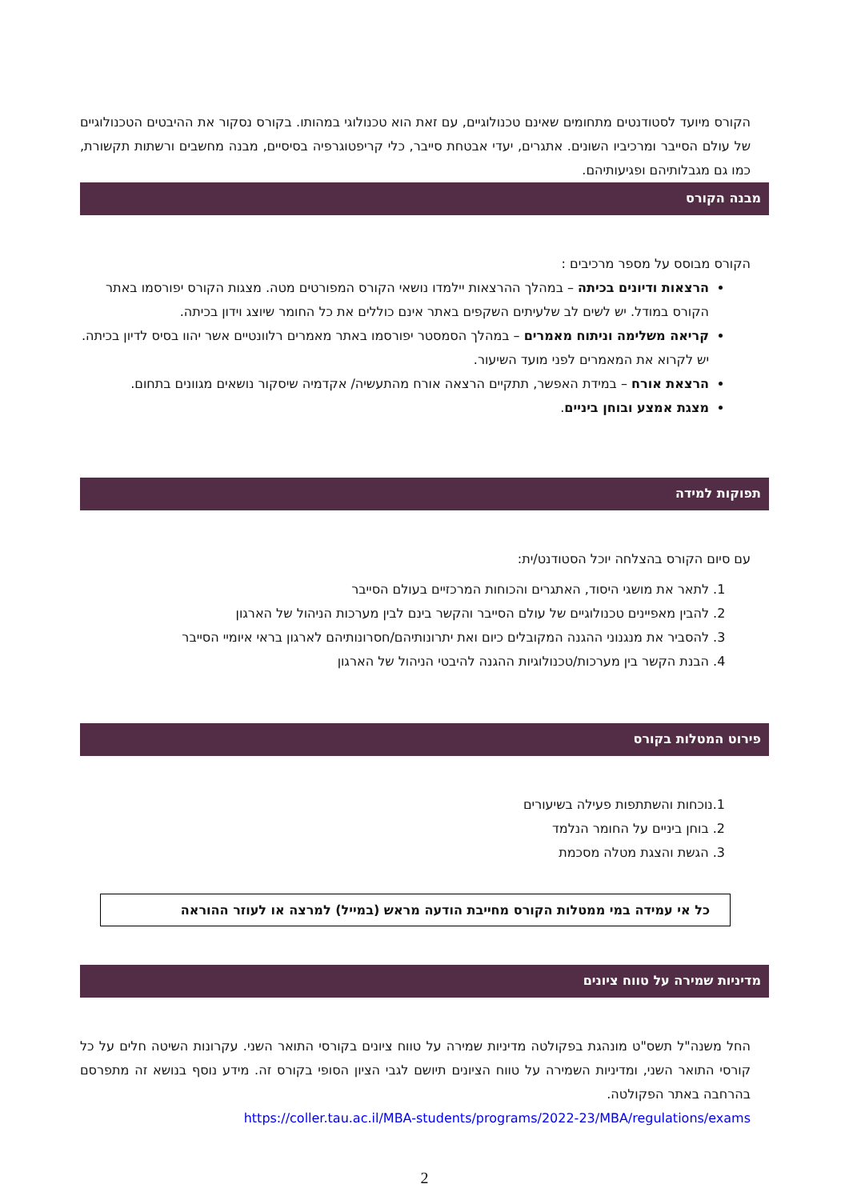הקורס מיועד לסטודנטים מתחומים שאינם טכנולוגיים, עם זאת הוא טכנולוגי במהותו. בקורס נסקור את ההיבטים הטכנולוגיים של עולם הסייבר ומרכיביו השונים. אתגרים, יעדי אבטחת סייבר, כלי קריפטוגרפיה בסיסיים, מבנה מחשבים ורשתות תקשורת, כמו גם מגבלותיהם ופגיעותיהם.
מבנה הקורס
הקורס מבוסס על מספר מרכיבים :
הרצאות ודיונים בכיתה – במהלך ההרצאות יילמדו נושאי הקורס המפורטים מטה. מצגות הקורס יפורסמו באתר הקורס במודל. יש לשים לב שלעיתים השקפים באתר אינם כוללים את כל החומר שיוצג וידון בכיתה.
קריאה משלימה וניתוח מאמרים – במהלך הסמסטר יפורסמו באתר מאמרים רלוונטיים אשר יהוו בסיס לדיון בכיתה. יש לקרוא את המאמרים לפני מועד השיעור.
הרצאת אורח – במידת האפשר, תתקיים הרצאה אורח מהתעשיה/ אקדמיה שיסקור נושאים מגוונים בתחום.
מצגת אמצע ובוחן ביניים.
תפוקות למידה
עם סיום הקורס בהצלחה יוכל הסטודנט/ית:
1. לתאר את מושגי היסוד, האתגרים והכוחות המרכזיים בעולם הסייבר
2. להבין מאפיינים טכנולוגיים של עולם הסייבר והקשר בינם לבין מערכות הניהול של הארגון
3. להסביר את מנגנוני ההגנה המקובלים כיום ואת יתרונותיהם/חסרונותיהם לארגון בראי איומיי הסייבר
4. הבנת הקשר בין מערכות/טכנולוגיות ההגנה להיבטי הניהול של הארגון
פירוט המטלות בקורס
1.נוכחות והשתתפות פעילה בשיעורים
2. בוחן ביניים על החומר הנלמד
3. הגשת והצגת מטלה מסכמת
כל אי עמידה במי ממטלות הקורס מחייבת הודעה מראש (במייל) למרצה או לעוזר ההוראה
מדיניות שמירה על טווח ציונים
החל משנה"ל תשס"ט מונהגת בפקולטה מדיניות שמירה על טווח ציונים בקורסי התואר השני. עקרונות השיטה חלים על כל קורסי התואר השני, ומדיניות השמירה על טווח הציונים תיושם לגבי הציון הסופי בקורס זה. מידע נוסף בנושא זה מתפרסם בהרחבה באתר הפקולטה.
https://coller.tau.ac.il/MBA-students/programs/2022-23/MBA/regulations/exams
2